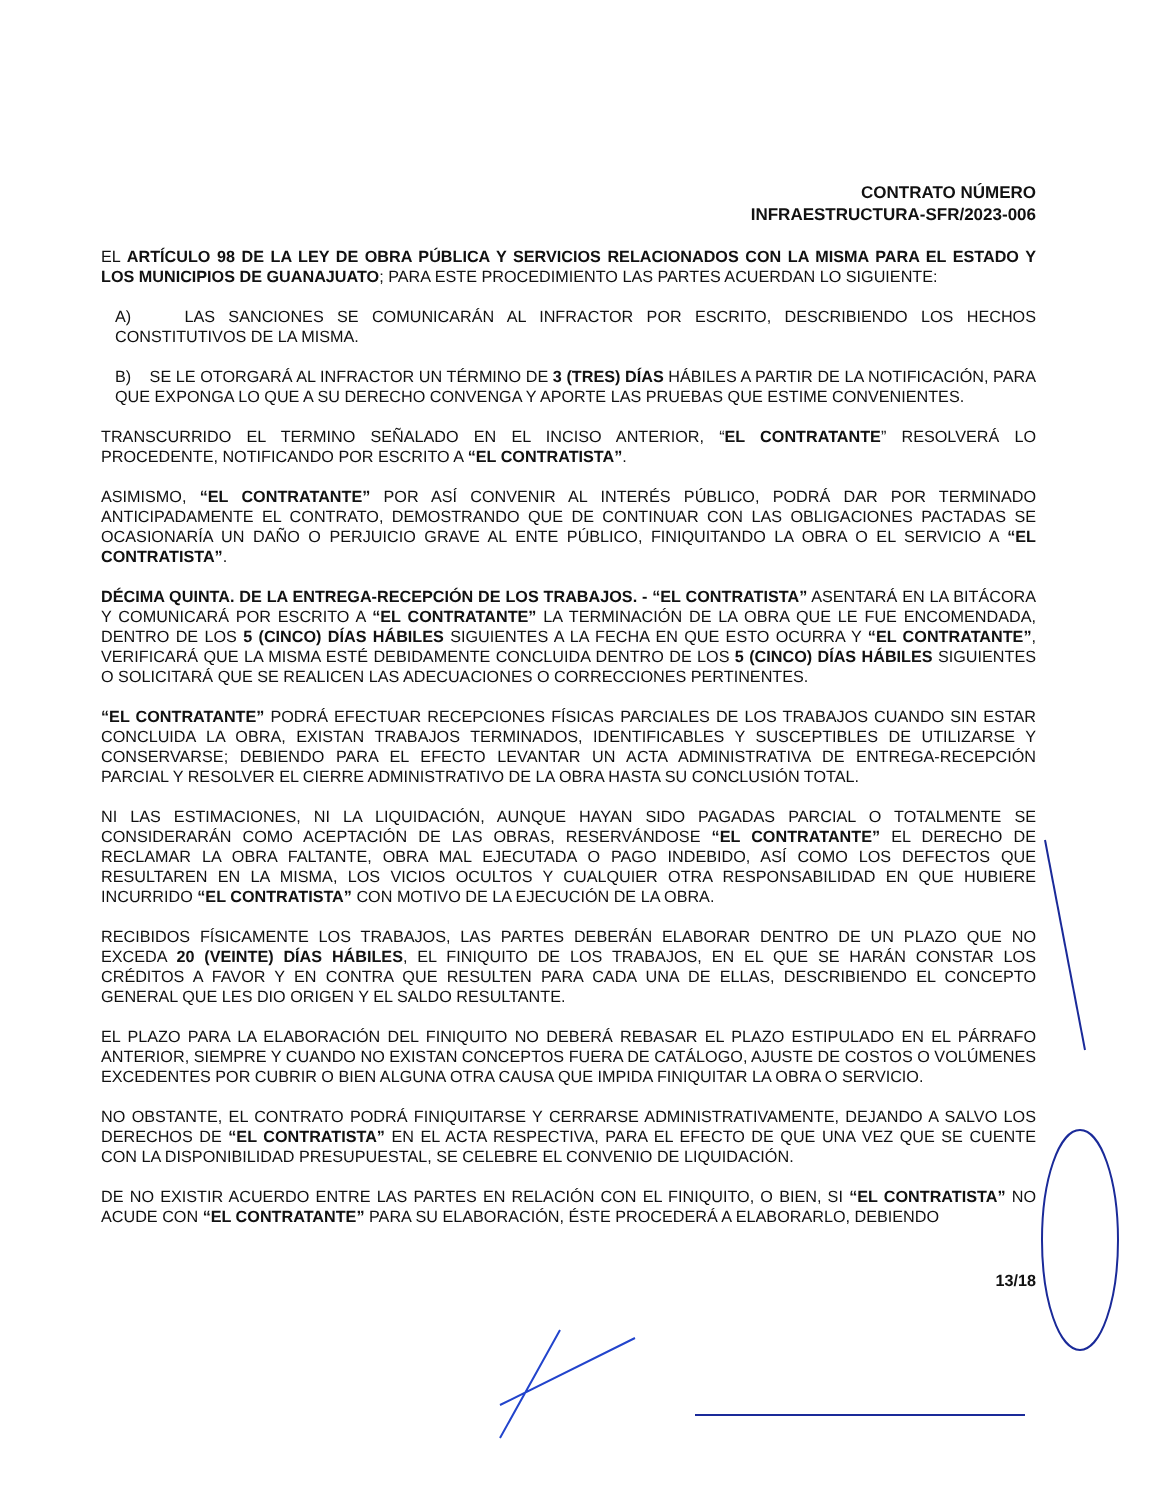CONTRATO NÚMERO
INFRAESTRUCTURA-SFR/2023-006
EL ARTÍCULO 98 DE LA LEY DE OBRA PÚBLICA Y SERVICIOS RELACIONADOS CON LA MISMA PARA EL ESTADO Y LOS MUNICIPIOS DE GUANAJUATO; PARA ESTE PROCEDIMIENTO LAS PARTES ACUERDAN LO SIGUIENTE:
A) LAS SANCIONES SE COMUNICARÁN AL INFRACTOR POR ESCRITO, DESCRIBIENDO LOS HECHOS CONSTITUTIVOS DE LA MISMA.
B) SE LE OTORGARÁ AL INFRACTOR UN TÉRMINO DE 3 (TRES) DÍAS HÁBILES A PARTIR DE LA NOTIFICACIÓN, PARA QUE EXPONGA LO QUE A SU DERECHO CONVENGA Y APORTE LAS PRUEBAS QUE ESTIME CONVENIENTES.
TRANSCURRIDO EL TERMINO SEÑALADO EN EL INCISO ANTERIOR, “EL CONTRATANTE” RESOLVERÁ LO PROCEDENTE, NOTIFICANDO POR ESCRITO A “EL CONTRATISTA”.
ASIMISMO, “EL CONTRATANTE” POR ASÍ CONVENIR AL INTERÉS PÚBLICO, PODRÁ DAR POR TERMINADO ANTICIPADAMENTE EL CONTRATO, DEMOSTRANDO QUE DE CONTINUAR CON LAS OBLIGACIONES PACTADAS SE OCASIONARÍA UN DAÑO O PERJUICIO GRAVE AL ENTE PÚBLICO, FINIQUITANDO LA OBRA O EL SERVICIO A “EL CONTRATISTA”.
DÉCIMA QUINTA. DE LA ENTREGA-RECEPCIÓN DE LOS TRABAJOS. - “EL CONTRATISTA” ASENTARÁ EN LA BITÁCORA Y COMUNICARÁ POR ESCRITO A “EL CONTRATANTE” LA TERMINACIÓN DE LA OBRA QUE LE FUE ENCOMENDADA, DENTRO DE LOS 5 (CINCO) DÍAS HÁBILES SIGUIENTES A LA FECHA EN QUE ESTO OCURRA Y “EL CONTRATANTE”, VERIFICARÁ QUE LA MISMA ESTÉ DEBIDAMENTE CONCLUIDA DENTRO DE LOS 5 (CINCO) DÍAS HÁBILES SIGUIENTES O SOLICITARÁ QUE SE REALICEN LAS ADECUACIONES O CORRECCIONES PERTINENTES.
“EL CONTRATANTE” PODRÁ EFECTUAR RECEPCIONES FÍSICAS PARCIALES DE LOS TRABAJOS CUANDO SIN ESTAR CONCLUIDA LA OBRA, EXISTAN TRABAJOS TERMINADOS, IDENTIFICABLES Y SUSCEPTIBLES DE UTILIZARSE Y CONSERVARSE; DEBIENDO PARA EL EFECTO LEVANTAR UN ACTA ADMINISTRATIVA DE ENTREGA-RECEPCIÓN PARCIAL Y RESOLVER EL CIERRE ADMINISTRATIVO DE LA OBRA HASTA SU CONCLUSIÓN TOTAL.
NI LAS ESTIMACIONES, NI LA LIQUIDACIÓN, AUNQUE HAYAN SIDO PAGADAS PARCIAL O TOTALMENTE SE CONSIDERARÁN COMO ACEPTACIÓN DE LAS OBRAS, RESERVÁNDOSE “EL CONTRATANTE” EL DERECHO DE RECLAMAR LA OBRA FALTANTE, OBRA MAL EJECUTADA O PAGO INDEBIDO, ASÍ COMO LOS DEFECTOS QUE RESULTAREN EN LA MISMA, LOS VICIOS OCULTOS Y CUALQUIER OTRA RESPONSABILIDAD EN QUE HUBIERE INCURRIDO “EL CONTRATISTA” CON MOTIVO DE LA EJECUCIÓN DE LA OBRA.
RECIBIDOS FÍSICAMENTE LOS TRABAJOS, LAS PARTES DEBERÁN ELABORAR DENTRO DE UN PLAZO QUE NO EXCEDA 20 (VEINTE) DÍAS HÁBILES, EL FINIQUITO DE LOS TRABAJOS, EN EL QUE SE HARÁN CONSTAR LOS CRÉDITOS A FAVOR Y EN CONTRA QUE RESULTEN PARA CADA UNA DE ELLAS, DESCRIBIENDO EL CONCEPTO GENERAL QUE LES DIO ORIGEN Y EL SALDO RESULTANTE.
EL PLAZO PARA LA ELABORACIÓN DEL FINIQUITO NO DEBERÁ REBASAR EL PLAZO ESTIPULADO EN EL PÁRRAFO ANTERIOR, SIEMPRE Y CUANDO NO EXISTAN CONCEPTOS FUERA DE CATÁLOGO, AJUSTE DE COSTOS O VOLÚMENES EXCEDENTES POR CUBRIR O BIEN ALGUNA OTRA CAUSA QUE IMPIDA FINIQUITAR LA OBRA O SERVICIO.
NO OBSTANTE, EL CONTRATO PODRÁ FINIQUITARSE Y CERRARSE ADMINISTRATIVAMENTE, DEJANDO A SALVO LOS DERECHOS DE “EL CONTRATISTA” EN EL ACTA RESPECTIVA, PARA EL EFECTO DE QUE UNA VEZ QUE SE CUENTE CON LA DISPONIBILIDAD PRESUPUESTAL, SE CELEBRE EL CONVENIO DE LIQUIDACIÓN.
DE NO EXISTIR ACUERDO ENTRE LAS PARTES EN RELACIÓN CON EL FINIQUITO, O BIEN, SI “EL CONTRATISTA” NO ACUDE CON “EL CONTRATANTE” PARA SU ELABORACIÓN, ÉSTE PROCEDERÁ A ELABORARLO, DEBIENDO
13/18